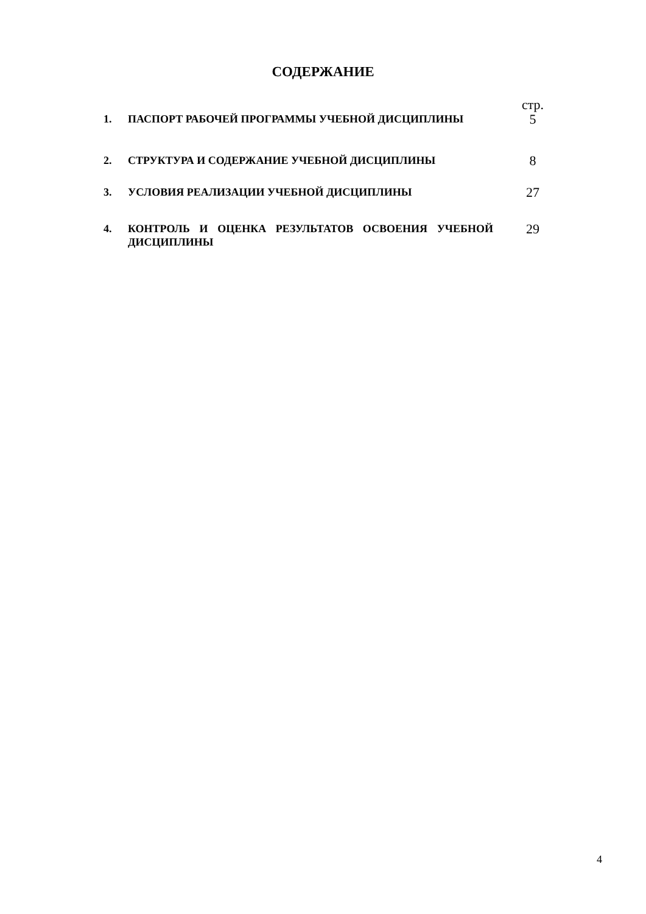СОДЕРЖАНИЕ
| | | стр. |
| 1. | ПАСПОРТ РАБОЧЕЙ ПРОГРАММЫ УЧЕБНОЙ ДИСЦИПЛИНЫ | 5 |
| 2. | СТРУКТУРА И СОДЕРЖАНИЕ УЧЕБНОЙ ДИСЦИПЛИНЫ | 8 |
| 3. | УСЛОВИЯ РЕАЛИЗАЦИИ УЧЕБНОЙ ДИСЦИПЛИНЫ | 27 |
| 4. | КОНТРОЛЬ И ОЦЕНКА РЕЗУЛЬТАТОВ ОСВОЕНИЯ УЧЕБНОЙ ДИСЦИПЛИНЫ | 29 |
4